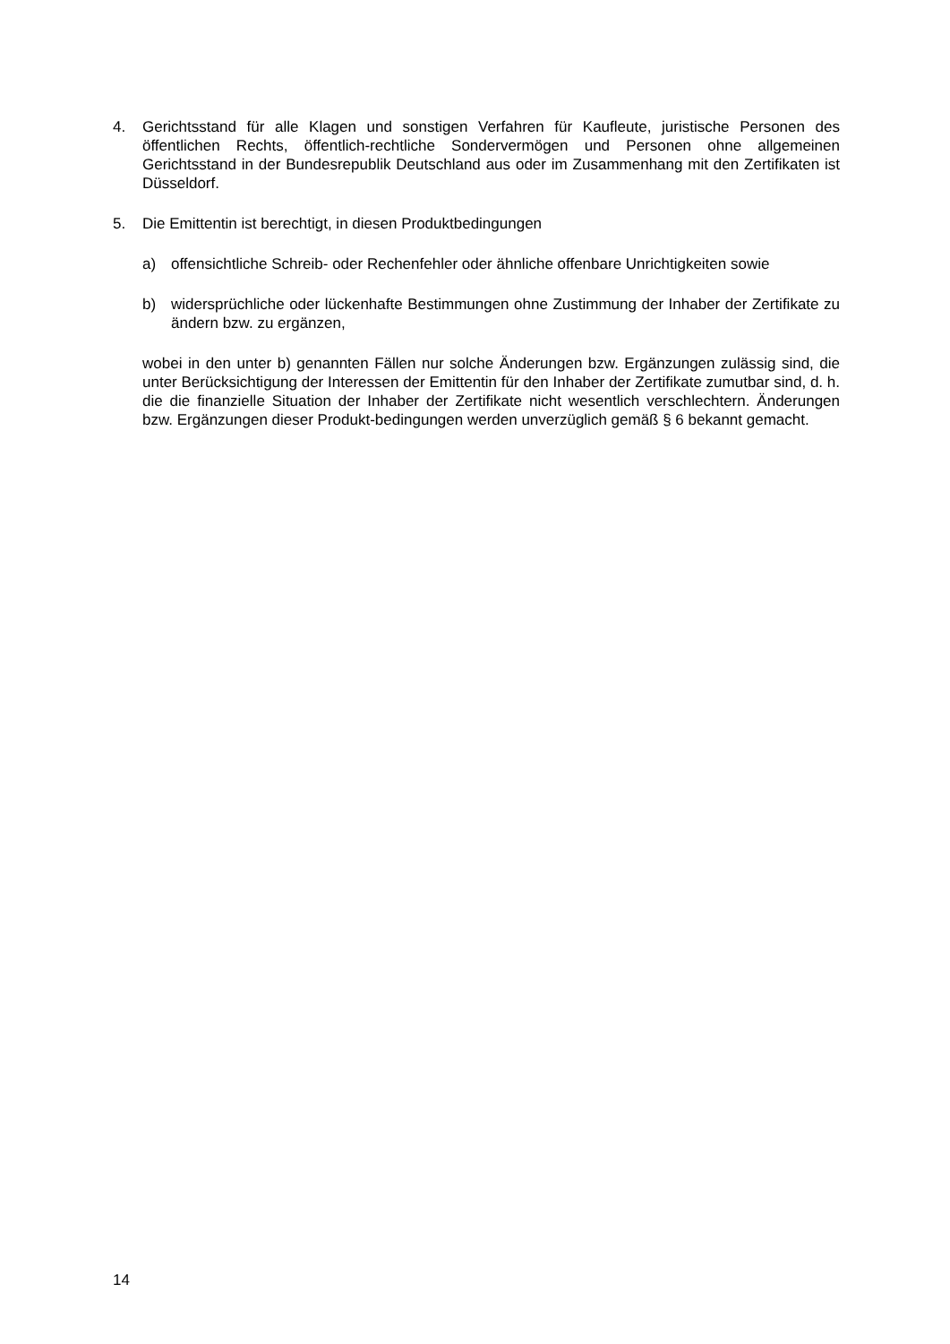4. Gerichtsstand für alle Klagen und sonstigen Verfahren für Kaufleute, juristische Personen des öffentlichen Rechts, öffentlich-rechtliche Sondervermögen und Personen ohne allgemeinen Gerichtsstand in der Bundesrepublik Deutschland aus oder im Zusammenhang mit den Zertifikaten ist Düsseldorf.
5. Die Emittentin ist berechtigt, in diesen Produktbedingungen
a) offensichtliche Schreib- oder Rechenfehler oder ähnliche offenbare Unrichtigkeiten sowie
b) widersprüchliche oder lückenhafte Bestimmungen ohne Zustimmung der Inhaber der Zertifikate zu ändern bzw. zu ergänzen,
wobei in den unter b) genannten Fällen nur solche Änderungen bzw. Ergänzungen zulässig sind, die unter Berücksichtigung der Interessen der Emittentin für den Inhaber der Zertifikate zumutbar sind, d. h. die die finanzielle Situation der Inhaber der Zertifikate nicht wesentlich verschlechtern. Änderungen bzw. Ergänzungen dieser Produkt-bedingungen werden unverzüglich gemäß § 6 bekannt gemacht.
14